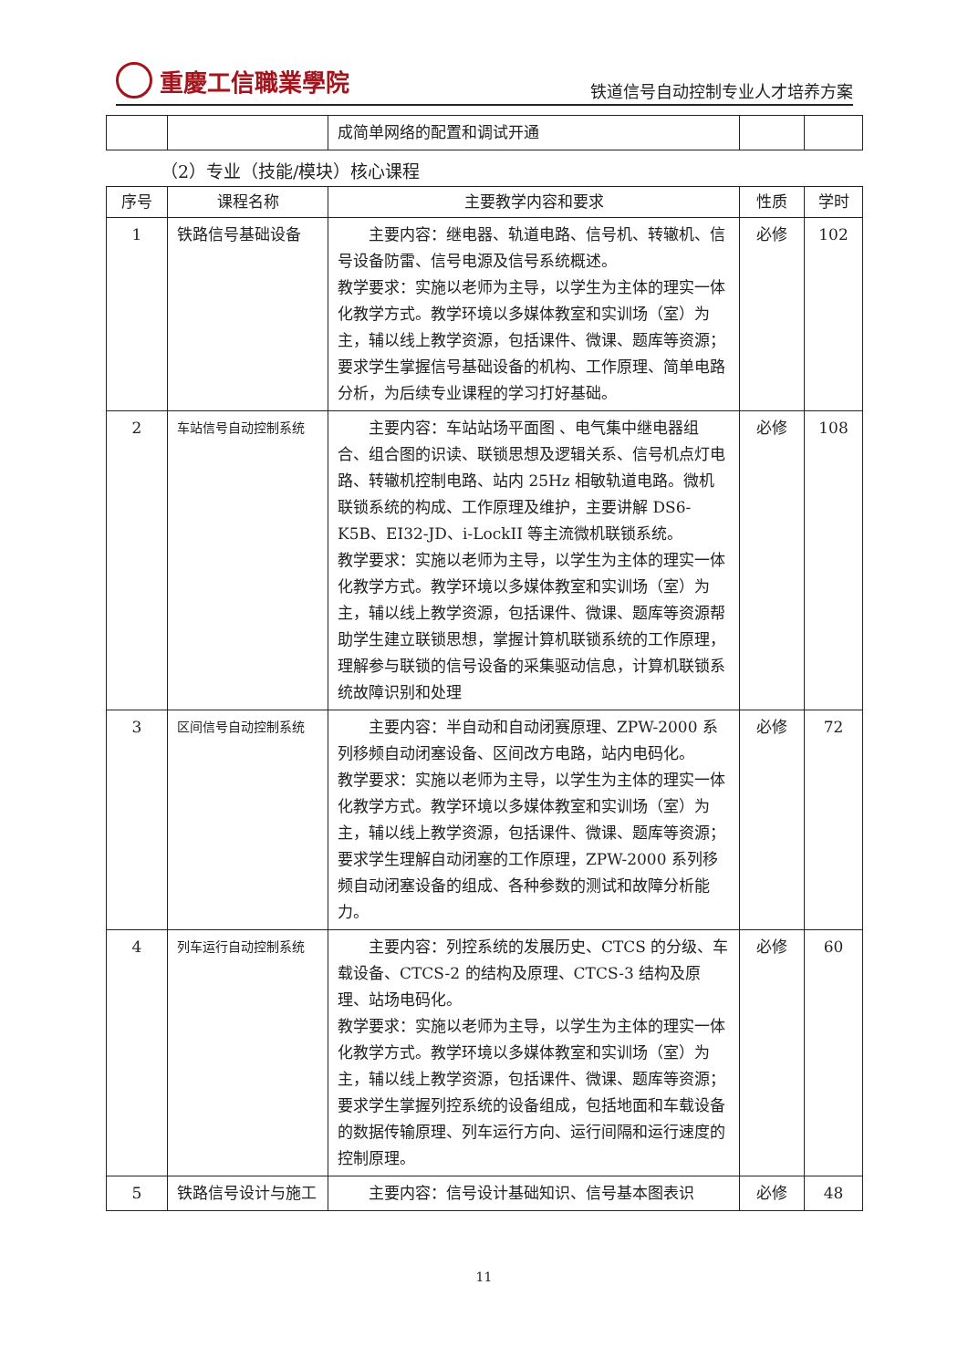重慶工信職業學院
铁道信号自动控制专业人才培养方案
| | | 成简单网络的配置和调试开通 | | |
（2）专业（技能/模块）核心课程
| 序号 | 课程名称 | 主要教学内容和要求 | 性质 | 学时 |
| --- | --- | --- | --- | --- |
| 1 | 铁路信号基础设备 | 主要内容：继电器、轨道电路、信号机、转辙机、信号设备防雷、信号电源及信号系统概述。 教学要求：实施以老师为主导，以学生为主体的理实一体化教学方式。教学环境以多媒体教室和实训场（室）为主，辅以线上教学资源，包括课件、微课、题库等资源；要求学生掌握信号基础设备的机构、工作原理、简单电路分析，为后续专业课程的学习打好基础。 | 必修 | 102 |
| 2 | 车站信号自动控制系统 | 主要内容：车站站场平面图 、电气集中继电器组合、组合图的识读、联锁思想及逻辑关系、信号机点灯电路、转辙机控制电路、站内 25Hz 相敏轨道电路。微机联锁系统的构成、工作原理及维护，主要讲解 DS6-K5B、EI32-JD、i-LockII 等主流微机联锁系统。 教学要求：实施以老师为主导，以学生为主体的理实一体化教学方式。教学环境以多媒体教室和实训场（室）为主，辅以线上教学资源，包括课件、微课、题库等资源帮助学生建立联锁思想，掌握计算机联锁系统的工作原理，理解参与联锁的信号设备的采集驱动信息，计算机联锁系统故障识别和处理 | 必修 | 108 |
| 3 | 区间信号自动控制系统 | 主要内容：半自动和自动闭赛原理、ZPW-2000 系列移频自动闭塞设备、区间改方电路，站内电码化。 教学要求：实施以老师为主导，以学生为主体的理实一体化教学方式。教学环境以多媒体教室和实训场（室）为主，辅以线上教学资源，包括课件、微课、题库等资源；要求学生理解自动闭塞的工作原理，ZPW-2000 系列移频自动闭塞设备的组成、各种参数的测试和故障分析能力。 | 必修 | 72 |
| 4 | 列车运行自动控制系统 | 主要内容：列控系统的发展历史、CTCS 的分级、车载设备、CTCS-2 的结构及原理、CTCS-3 结构及原理、站场电码化。 教学要求：实施以老师为主导，以学生为主体的理实一体化教学方式。教学环境以多媒体教室和实训场（室）为主，辅以线上教学资源，包括课件、微课、题库等资源；要求学生掌握列控系统的设备组成，包括地面和车载设备的数据传输原理、列车运行方向、运行间隔和运行速度的控制原理。 | 必修 | 60 |
| 5 | 铁路信号设计与施工 | 主要内容：信号设计基础知识、信号基本图表识 | 必修 | 48 |
11